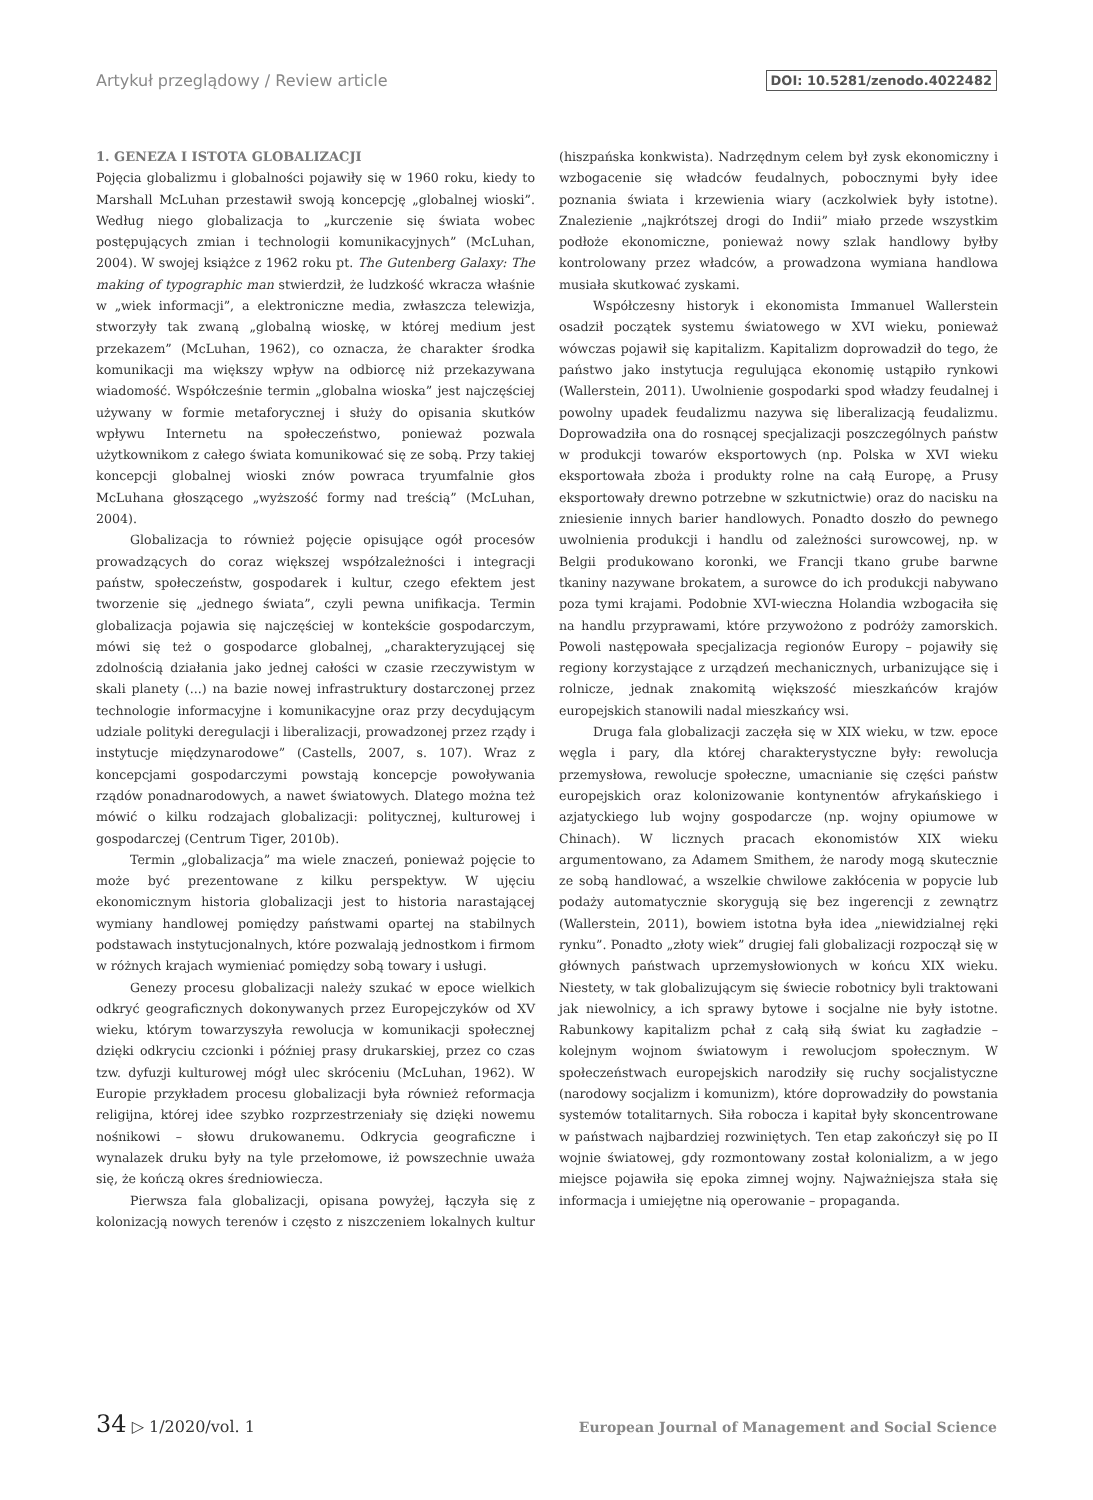Artykuł przeglądowy / Review article DOI: 10.5281/zenodo.4022482
1. GENEZA I ISTOTA GLOBALIZACJI
Pojęcia globalizmu i globalności pojawiły się w 1960 roku, kiedy to Marshall McLuhan przestawił swoją koncepcję „globalnej wioski”. Według niego globalizacja to „kurczenie się świata wobec postępujących zmian i technologii komunikacyjnych” (McLuhan, 2004). W swojej książce z 1962 roku pt. The Gutenberg Galaxy: The making of typographic man stwierdził, że ludzkość wkracza właśnie w „wiek informacji”, a elektroniczne media, zwłaszcza telewizja, stworzyły tak zwaną „globalną wioskę, w której medium jest przekazem” (McLuhan, 1962), co oznacza, że charakter środka komunikacji ma większy wpływ na odbiorcę niż przekazywana wiadomość. Współcześnie termin „globalna wioska” jest najczęściej używany w formie metaforycznej i służy do opisania skutków wpływu Internetu na społeczeństwo, ponieważ pozwala użytkownikom z całego świata komunikować się ze sobą. Przy takiej koncepcji globalnej wioski znów powraca tryumfalnie głos McLuhana głoszącego „wyższość formy nad treścią” (McLuhan, 2004).
Globalizacja to również pojęcie opisujące ogół procesów prowadzących do coraz większej współzależności i integracji państw, społeczeństw, gospodarek i kultur, czego efektem jest tworzenie się „jednego świata”, czyli pewna unifikacja. Termin globalizacja pojawia się najczęściej w kontekście gospodarczym, mówi się też o gospodarce globalnej, „charakteryzującej się zdolnością działania jako jednej całości w czasie rzeczywistym w skali planety (...) na bazie nowej infrastruktury dostarczonej przez technologie informacyjne i komunikacyjne oraz przy decydującym udziale polityki deregulacji i liberalizacji, prowadzonej przez rządy i instytucje międzynarodowe” (Castells, 2007, s. 107). Wraz z koncepcjami gospodarczymi powstają koncepcje powoływania rządów ponadnarodowych, a nawet światowych. Dlatego można też mówić o kilku rodzajach globalizacji: politycznej, kulturowej i gospodarczej (Centrum Tiger, 2010b).
Termin „globalizacja” ma wiele znaczeń, ponieważ pojęcie to może być prezentowane z kilku perspektyw. W ujęciu ekonomicznym historia globalizacji jest to historia narastającej wymiany handlowej pomiędzy państwami opartej na stabilnych podstawach instytucjonalnych, które pozwalają jednostkom i firmom w różnych krajach wymieniać pomiędzy sobą towary i usługi.
Genezy procesu globalizacji należy szukać w epoce wielkich odkryć geograficznych dokonywanych przez Europejczyków od XV wieku, którym towarzyszyła rewolucja w komunikacji społecznej dzięki odkryciu czcionki i później prasy drukarskiej, przez co czas tzw. dyfuzji kulturowej mógł ulec skróceniu (McLuhan, 1962). W Europie przykładem procesu globalizacji była również reformacja religijna, której idee szybko rozprzestrzeniały się dzięki nowemu nośnikowi – słowu drukowanemu. Odkrycia geograficzne i wynalazek druku były na tyle przełomowe, iż powszechnie uważa się, że kończą okres średniowiecza.
Pierwsza fala globalizacji, opisana powyżej, łączyła się z kolonizacją nowych terenów i często z niszczeniem lokalnych kultur (hiszpańska konkwista). Nadrzędnym celem był zysk ekonomiczny i wzbogacenie się władców feudalnych, pobocznymi były idee poznania świata i krzewienia wiary (aczkolwiek były istotne). Znalezienie „najkrótszej drogi do Indii” miało przede wszystkim podłoże ekonomiczne, ponieważ nowy szlak handlowy byłby kontrolowany przez władców, a prowadzona wymiana handlowa musiała skutkować zyskami.
Współczesny historyk i ekonomista Immanuel Wallerstein osadził początek systemu światowego w XVI wieku, ponieważ wówczas pojawił się kapitalizm. Kapitalizm doprowadził do tego, że państwo jako instytucja regulująca ekonomię ustąpiło rynkowi (Wallerstein, 2011). Uwolnienie gospodarki spod władzy feudalnej i powolny upadek feudalizmu nazywa się liberalizacją feudalizmu. Doprowadziła ona do rosnącej specjalizacji poszczególnych państw w produkcji towarów eksportowych (np. Polska w XVI wieku eksportowała zboża i produkty rolne na całą Europę, a Prusy eksportowały drewno potrzebne w szkutnictwie) oraz do nacisku na zniesienie innych barier handlowych. Ponadto doszło do pewnego uwolnienia produkcji i handlu od zależności surowcowej, np. w Belgii produkowano koronki, we Francji tkano grube barwne tkaniny nazywane brokatem, a surowce do ich produkcji nabywano poza tymi krajami. Podobnie XVI-wieczna Holandia wzbogaciła się na handlu przyprawami, które przywożono z podróży zamorskich. Powoli następowała specjalizacja regionów Europy – pojawiły się regiony korzystające z urządzeń mechanicznych, urbanizujące się i rolnicze, jednak znakomitą większość mieszkańców krajów europejskich stanowili nadal mieszkańcy wsi.
Druga fala globalizacji zaczęła się w XIX wieku, w tzw. epoce węgla i pary, dla której charakterystyczne były: rewolucja przemysłowa, rewolucje społeczne, umacnianie się części państw europejskich oraz kolonizowanie kontynentów afrykańskiego i azjatyckiego lub wojny gospodarcze (np. wojny opiumowe w Chinach). W licznych pracach ekonomistów XIX wieku argumentowano, za Adamem Smithem, że narody mogą skutecznie ze sobą handlować, a wszelkie chwilowe zakłócenia w popycie lub podaży automatycznie skorygują się bez ingerencji z zewnątrz (Wallerstein, 2011), bowiem istotna była idea „niewidzialnej ręki rynku”. Ponadto „złoty wiek” drugiej fali globalizacji rozpoczął się w głównych państwach uprzemysłowionych w końcu XIX wieku. Niestety, w tak globalizującym się świecie robotnicy byli traktowani jak niewolnicy, a ich sprawy bytowe i socjalne nie były istotne. Rabunkowy kapitalizm pchał z całą siłą świat ku zagładzie – kolejnym wojnom światowym i rewolucjom społecznym. W społeczeństwach europejskich narodziły się ruchy socjalistyczne (narodowy socjalizm i komunizm), które doprowadziły do powstania systemów totalitarnych. Siła robocza i kapitał były skoncentrowane w państwach najbardziej rozwiniętych. Ten etap zakończył się po II wojnie światowej, gdy rozmontowany został kolonializm, a w jego miejsce pojawiła się epoka zimnej wojny. Najważniejsza stała się informacja i umiejętne nią operowanie – propaganda.
34 ▷ 1/2020/vol. 1 European Journal of Management and Social Science